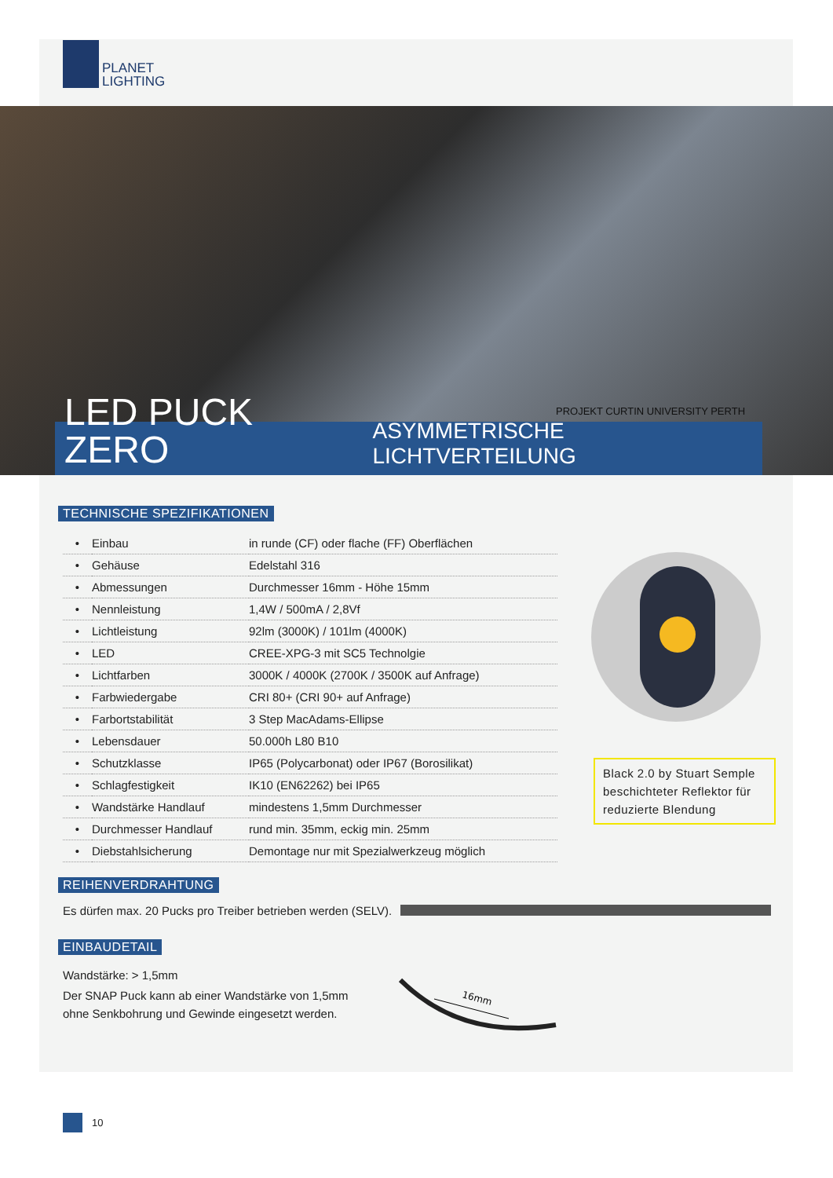PLANET
LIGHTING
PROJEKT CURTIN UNIVERSITY PERTH
LED PUCK ZERO
ASYMMETRISCHE LICHTVERTEILUNG
TECHNISCHE SPEZIFIKATIONEN
| • | Einbau | in runde (CF) oder flache (FF) Oberflächen |
| • | Gehäuse | Edelstahl 316 |
| • | Abmessungen | Durchmesser 16mm - Höhe 15mm |
| • | Nennleistung | 1,4W / 500mA / 2,8Vf |
| • | Lichtleistung | 92lm (3000K) / 101lm (4000K) |
| • | LED | CREE-XPG-3 mit SC5 Technolgie |
| • | Lichtfarben | 3000K / 4000K (2700K / 3500K auf Anfrage) |
| • | Farbwiedergabe | CRI 80+ (CRI 90+ auf Anfrage) |
| • | Farbortstabilität | 3 Step MacAdams-Ellipse |
| • | Lebensdauer | 50.000h L80 B10 |
| • | Schutzklasse | IP65 (Polycarbonat) oder IP67 (Borosilikat) |
| • | Schlagfestigkeit | IK10 (EN62262) bei IP65 |
| • | Wandstärke Handlauf | mindestens 1,5mm Durchmesser |
| • | Durchmesser Handlauf | rund min. 35mm, eckig min. 25mm |
| • | Diebstahlsicherung | Demontage nur mit Spezialwerkzeug möglich |
Black 2.0 by Stuart Semple beschichteter Reflektor für reduzierte Blendung
REIHENVERDRAHTUNG
Es dürfen max. 20 Pucks pro Treiber betrieben werden (SELV).
EINBAUDETAIL
Wandstärke: > 1,5mm
Der SNAP Puck kann ab einer Wandstärke von 1,5mm
ohne Senkbohrung und Gewinde eingesetzt werden.
16mm
10